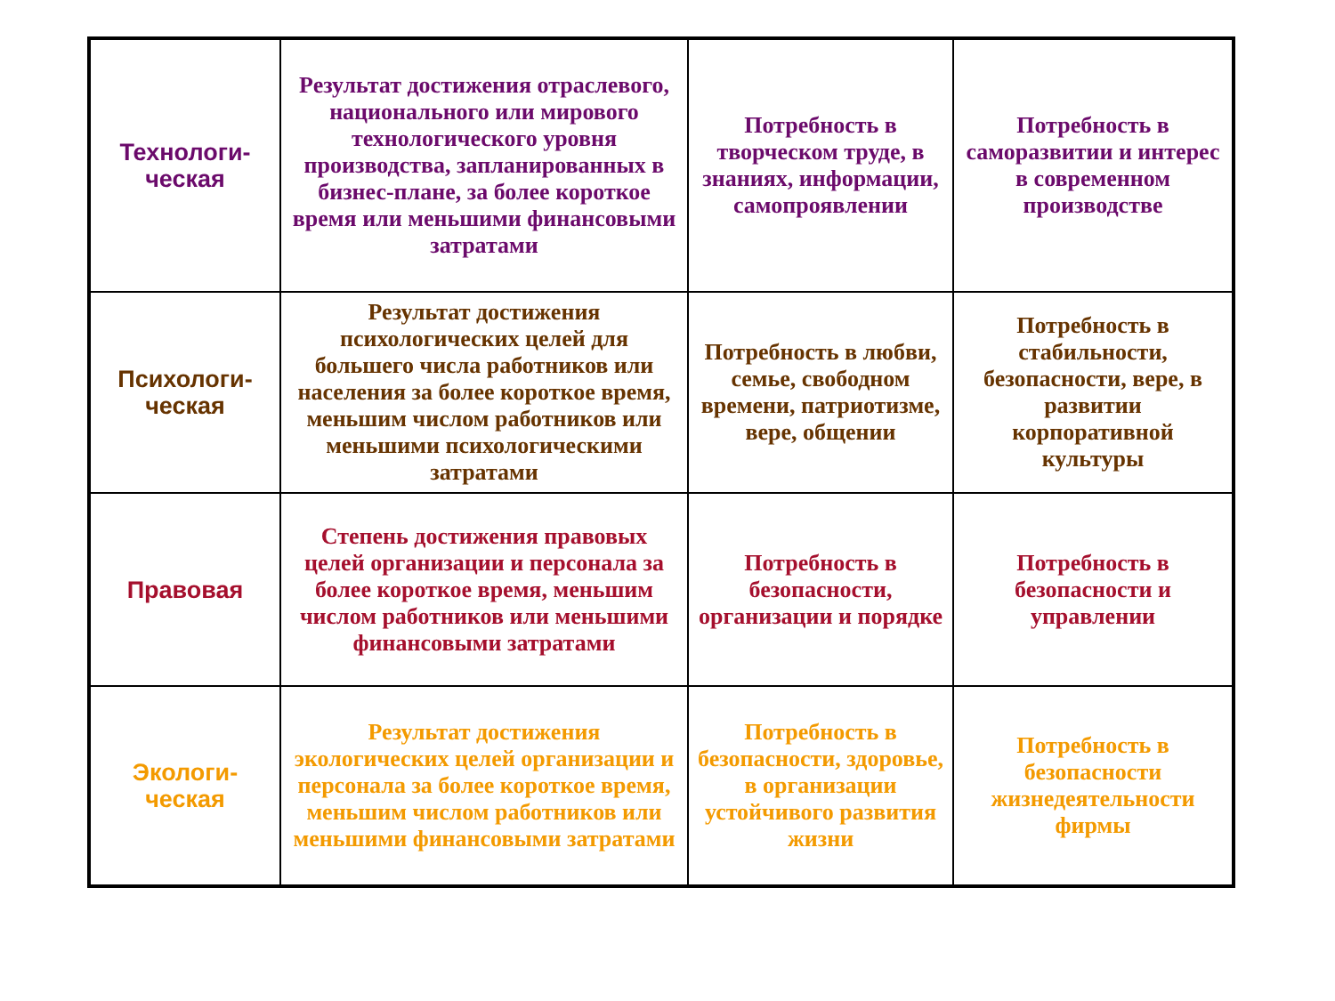| Технологи- ческая | Результат достижения отраслевого, национального или мирового технологического уровня производства, запланированных в бизнес-плане, за более короткое время или меньшими финансовыми затратами | Потребность в творческом труде, в знаниях, информации, самопроявлении | Потребность в саморазвитии и интерес в современном производстве |
| Психологи- ческая | Результат достижения психологических целей для большего числа работников или населения за более короткое время, меньшим числом работников или меньшими психологическими затратами | Потребность в любви, семье, свободном времени, патриотизме, вере, общении | Потребность в стабильности, безопасности, вере, в развитии корпоративной культуры |
| Правовая | Степень достижения правовых целей организации и персонала за более короткое время, меньшим числом работников или меньшими финансовыми затратами | Потребность в безопасности, организации и порядке | Потребность в безопасности и управлении |
| Экологи- ческая | Результат достижения экологических целей организации и персонала за более короткое время, меньшим числом работников или меньшими финансовыми затратами | Потребность в безопасности, здоровье, в организации устойчивого развития жизни | Потребность в безопасности жизнедеятельности фирмы |